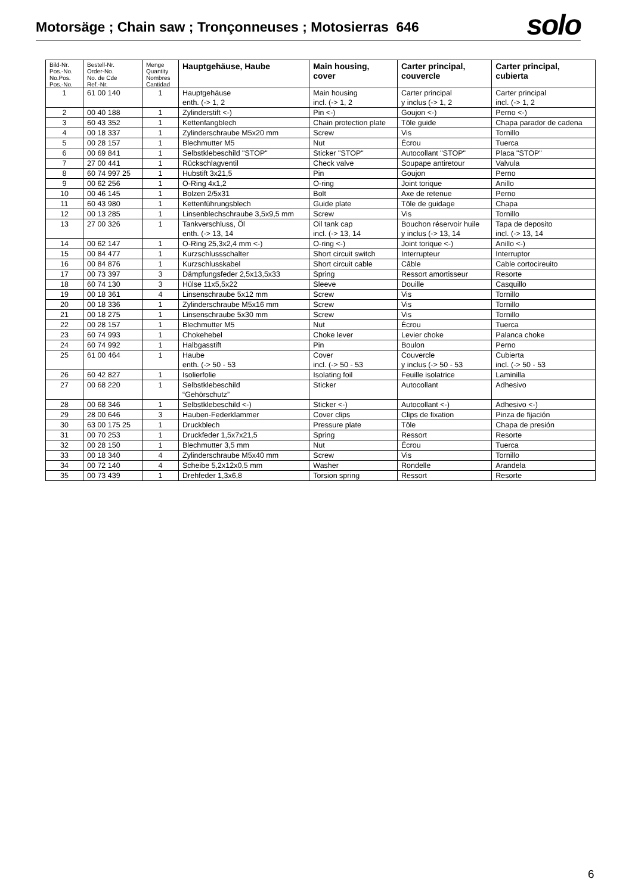Motorsäge ; Chain saw ; Tronçonneuses ; Motosierras 646
solo
| Bild-Nr. Pos.-No. No.Pos. Pos.-No. | Bestell-Nr. Order-No. No. de Cde Ref.-Nr. | Menge Quantity Nombres Cantidad | Hauptgehäuse, Haube | Main housing, cover | Carter principal, couvercle | Carter principal, cubierta |
| --- | --- | --- | --- | --- | --- | --- |
| 1 | 61 00 140 | 1 | Hauptgehäuse enth. (-> 1, 2 | Main housing incl. (-> 1, 2 | Carter principal y inclus (-> 1, 2 | Carter principal incl. (-> 1, 2 |
| 2 | 00 40 188 | 1 | Zylinderstift <-) | Pin <-) | Goujon <-) | Perno <-) |
| 3 | 60 43 352 | 1 | Kettenfangblech | Chain protection plate | Tôle guide | Chapa parador de cadena |
| 4 | 00 18 337 | 1 | Zylinderschraube M5x20 mm | Screw | Vis | Tornillo |
| 5 | 00 28 157 | 1 | Blechmutter M5 | Nut | Écrou | Tuerca |
| 6 | 00 69 841 | 1 | Selbstklebeschild "STOP" | Sticker "STOP" | Autocollant "STOP" | Placa "STOP" |
| 7 | 27 00 441 | 1 | Rückschlagventil | Check valve | Soupape antiretour | Valvula |
| 8 | 60 74 997 25 | 1 | Hubstift 3x21,5 | Pin | Goujon | Perno |
| 9 | 00 62 256 | 1 | O-Ring 4x1,2 | O-ring | Joint torique | Anillo |
| 10 | 00 46 145 | 1 | Bolzen 2/5x31 | Bolt | Axe de retenue | Perno |
| 11 | 60 43 980 | 1 | Kettenführungsblech | Guide plate | Tôle de guidage | Chapa |
| 12 | 00 13 285 | 1 | Linsenblechschraube 3,5x9,5 mm | Screw | Vis | Tornillo |
| 13 | 27 00 326 | 1 | Tankverschluss, Öl enth. (-> 13, 14 | Oil tank cap incl. (-> 13, 14 | Bouchon réservoir huile y inclus (-> 13, 14 | Tapa de deposito incl. (-> 13, 14 |
| 14 | 00 62 147 | 1 | O-Ring 25,3x2,4 mm <-) | O-ring <-) | Joint torique <-) | Anillo <-) |
| 15 | 00 84 477 | 1 | Kurzschlussschalter | Short circuit switch | Interrupteur | Interruptor |
| 16 | 00 84 876 | 1 | Kurzschlusskabel | Short circuit cable | Câble | Cable cortocireuito |
| 17 | 00 73 397 | 3 | Dämpfungsfeder 2,5x13,5x33 | Spring | Ressort amortisseur | Resorte |
| 18 | 60 74 130 | 3 | Hülse 11x5,5x22 | Sleeve | Douille | Casquillo |
| 19 | 00 18 361 | 4 | Linsenschraube 5x12 mm | Screw | Vis | Tornillo |
| 20 | 00 18 336 | 1 | Zylinderschraube M5x16 mm | Screw | Vis | Tornillo |
| 21 | 00 18 275 | 1 | Linsenschraube 5x30 mm | Screw | Vis | Tornillo |
| 22 | 00 28 157 | 1 | Blechmutter M5 | Nut | Écrou | Tuerca |
| 23 | 60 74 993 | 1 | Chokehebel | Choke lever | Levier choke | Palanca choke |
| 24 | 60 74 992 | 1 | Halbgasstift | Pin | Boulon | Perno |
| 25 | 61 00 464 | 1 | Haube enth. (-> 50 - 53 | Cover incl. (-> 50 - 53 | Couvercle y inclus (-> 50 - 53 | Cubierta incl. (-> 50 - 53 |
| 26 | 60 42 827 | 1 | Isolierfolie | Isolating foil | Feuille isolatrice | Laminilla |
| 27 | 00 68 220 | 1 | Selbstklebeschild “Gehörschutz” | Sticker | Autocollant | Adhesivo |
| 28 | 00 68 346 | 1 | Selbstklebeschild <-) | Sticker <-) | Autocollant <-) | Adhesivo <-) |
| 29 | 28 00 646 | 3 | Hauben-Federklammer | Cover clips | Clips de fixation | Pinza de fijación |
| 30 | 63 00 175 25 | 1 | Druckblech | Pressure plate | Tôle | Chapa de presión |
| 31 | 00 70 253 | 1 | Druckfeder 1,5x7x21,5 | Spring | Ressort | Resorte |
| 32 | 00 28 150 | 1 | Blechmutter 3,5 mm | Nut | Écrou | Tuerca |
| 33 | 00 18 340 | 4 | Zylinderschraube M5x40 mm | Screw | Vis | Tornillo |
| 34 | 00 72 140 | 4 | Scheibe 5,2x12x0,5 mm | Washer | Rondelle | Arandela |
| 35 | 00 73 439 | 1 | Drehfeder 1,3x6,8 | Torsion spring | Ressort | Resorte |
6